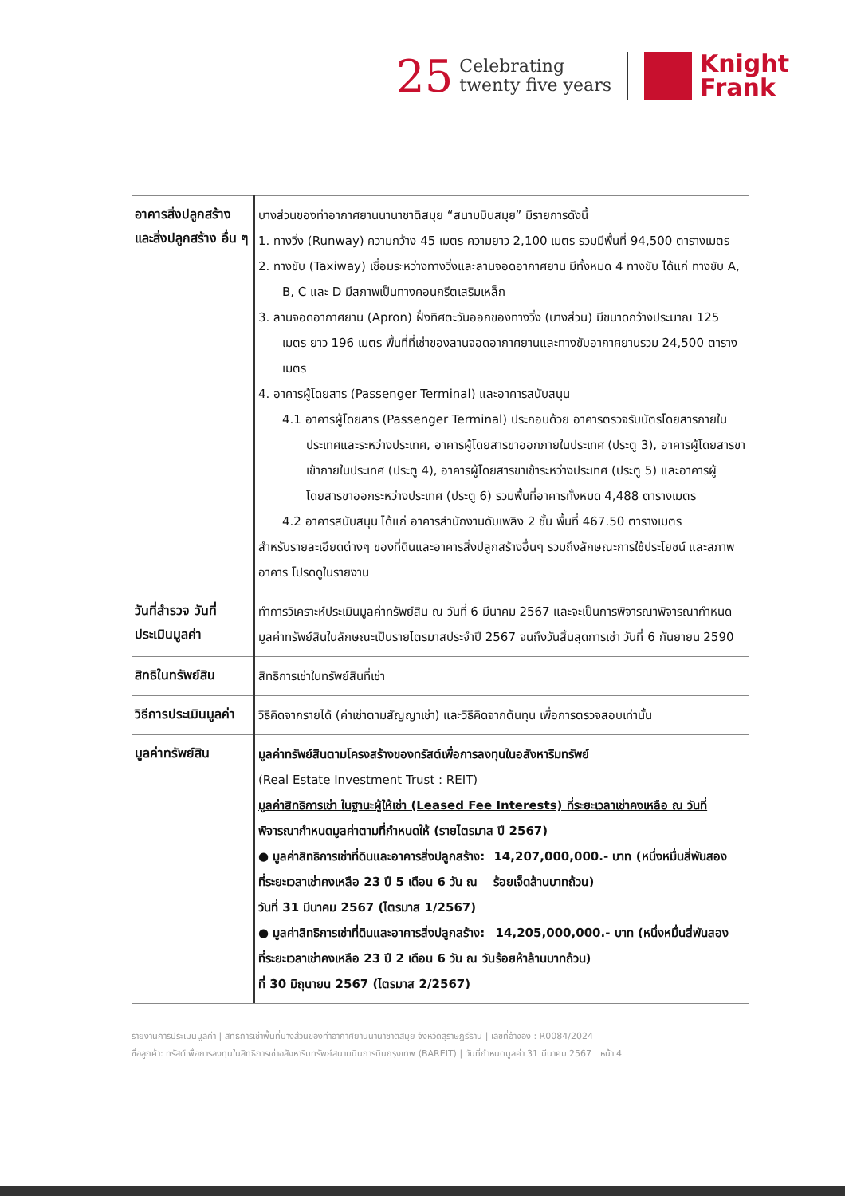25
Celebrating
twenty five years
Knight
Frank
| อาคารสิ่งปลูกสร้าง และสิ่งปลูกสร้าง อื่น ๆ | บางส่วนของท่าอากาศยานนานาชาติสมุย “สนามบินสมุย” มีรายการดังนี้ 1. ทางวิ่ง (Runway) ความกว้าง 45 เมตร ความยาว 2,100 เมตร รวมมีพื้นที่ 94,500 ตารางเมตร 2. ทางขับ (Taxiway) เชื่อมระหว่างทางวิ่งและลานจอดอากาศยาน มีทั้งหมด 4 ทางขับ ได้แก่ ทางขับ A, B, C และ D มีสภาพเป็นทางคอนกรีตเสริมเหล็ก 3. ลานจอดอากาศยาน (Apron) ฝั่งทิศตะวันออกของทางวิ่ง (บางส่วน) มีขนาดกว้างประมาณ 125 เมตร ยาว 196 เมตร พื้นที่ที่เช่าของลานจอดอากาศยานและทางขับอากาศยานรวม 24,500 ตารางเมตร 4. อาคารผู้โดยสาร (Passenger Terminal) และอาคารสนับสนุน 4.1 อาคารผู้โดยสาร (Passenger Terminal) ประกอบด้วย อาคารตรวจรับบัตรโดยสารภายในประเทศและระหว่างประเทศ, อาคารผู้โดยสารขาออกภายในประเทศ (ประตู 3), อาคารผู้โดยสารขาเข้าภายในประเทศ (ประตู 4), อาคารผู้โดยสารขาเข้าระหว่างประเทศ (ประตู 5) และอาคารผู้โดยสารขาออกระหว่างประเทศ (ประตู 6) รวมพื้นที่อาคารทั้งหมด 4,488 ตารางเมตร 4.2 อาคารสนับสนุน ได้แก่ อาคารสำนักงานดับเพลิง 2 ชั้น พื้นที่ 467.50 ตารางเมตร สำหรับรายละเอียดต่างๆ ของที่ดินและอาคารสิ่งปลูกสร้างอื่นๆ รวมถึงลักษณะการใช้ประโยชน์ และสภาพอาคาร โปรดดูในรายงาน |
| วันที่สำรวจ วันที่ประเมินมูลค่า | ทำการวิเคราะห์ประเมินมูลค่าทรัพย์สิน ณ วันที่ 6 มีนาคม 2567 และจะเป็นการพิจารณาพิจารณากำหนดมูลค่าทรัพย์สินในลักษณะเป็นรายไตรมาสประจำปี 2567 จนถึงวันสิ้นสุดการเช่า วันที่ 6 กันยายน 2590 |
| สิทธิในทรัพย์สิน | สิทธิการเช่าในทรัพย์สินที่เช่า |
| วิธีการประเมินมูลค่า | วิธีคิดจากรายได้ (ค่าเช่าตามสัญญาเช่า) และวิธีคิดจากต้นทุน เพื่อการตรวจสอบเท่านั้น |
| มูลค่าทรัพย์สิน | มูลค่าทรัพย์สินตามโครงสร้างของทรัสต์เพื่อการลงทุนในอสังหาริมทรัพย์ (Real Estate Investment Trust : REIT) มูลค่าสิทธิการเช่า ในฐานะผู้ให้เช่า (Leased Fee Interests) ที่ระยะเวลาเช่าคงเหลือ ณ วันที่พิจารณากำหนดมูลค่าตามที่กำหนดให้ (รายไตรมาส ปี 2567) ● มูลค่าสิทธิการเช่าที่ดินและอาคารสิ่งปลูกสร้าง: ที่ระยะเวลาเช่าคงเหลือ 23 ปี 5 เดือน 6 วัน ณ วันที่ 31 มีนาคม 2567 (ไตรมาส 1/2567) 14,207,000,000.- บาท (หนึ่งหมื่นสี่พันสองร้อยเจ็ดล้านบาทถ้วน) ● มูลค่าสิทธิการเช่าที่ดินและอาคารสิ่งปลูกสร้าง: ที่ระยะเวลาเช่าคงเหลือ 23 ปี 2 เดือน 6 วัน ณ วันที่ 30 มิถุนายน 2567 (ไตรมาส 2/2567) 14,205,000,000.- บาท (หนึ่งหมื่นสี่พันสองร้อยห้าล้านบาทถ้วน) |
รายงานการประเมินมูลค่า | สิทธิการเช่าพื้นที่บางส่วนของท่าอากาศยานนานาชาติสมุย จังหวัดสุราษฎร์ธานี | เลขที่อ้างอิง : R0084/2024
ชื่อลูกค้า: ทรัสต์เพื่อการลงทุนในสิทธิการเช่าอสังหาริมทรัพย์สนามบินการบินกรุงเทพ (BAREIT) | วันที่กำหนดมูลค่า 31 มีนาคม 2567 หน้า 4